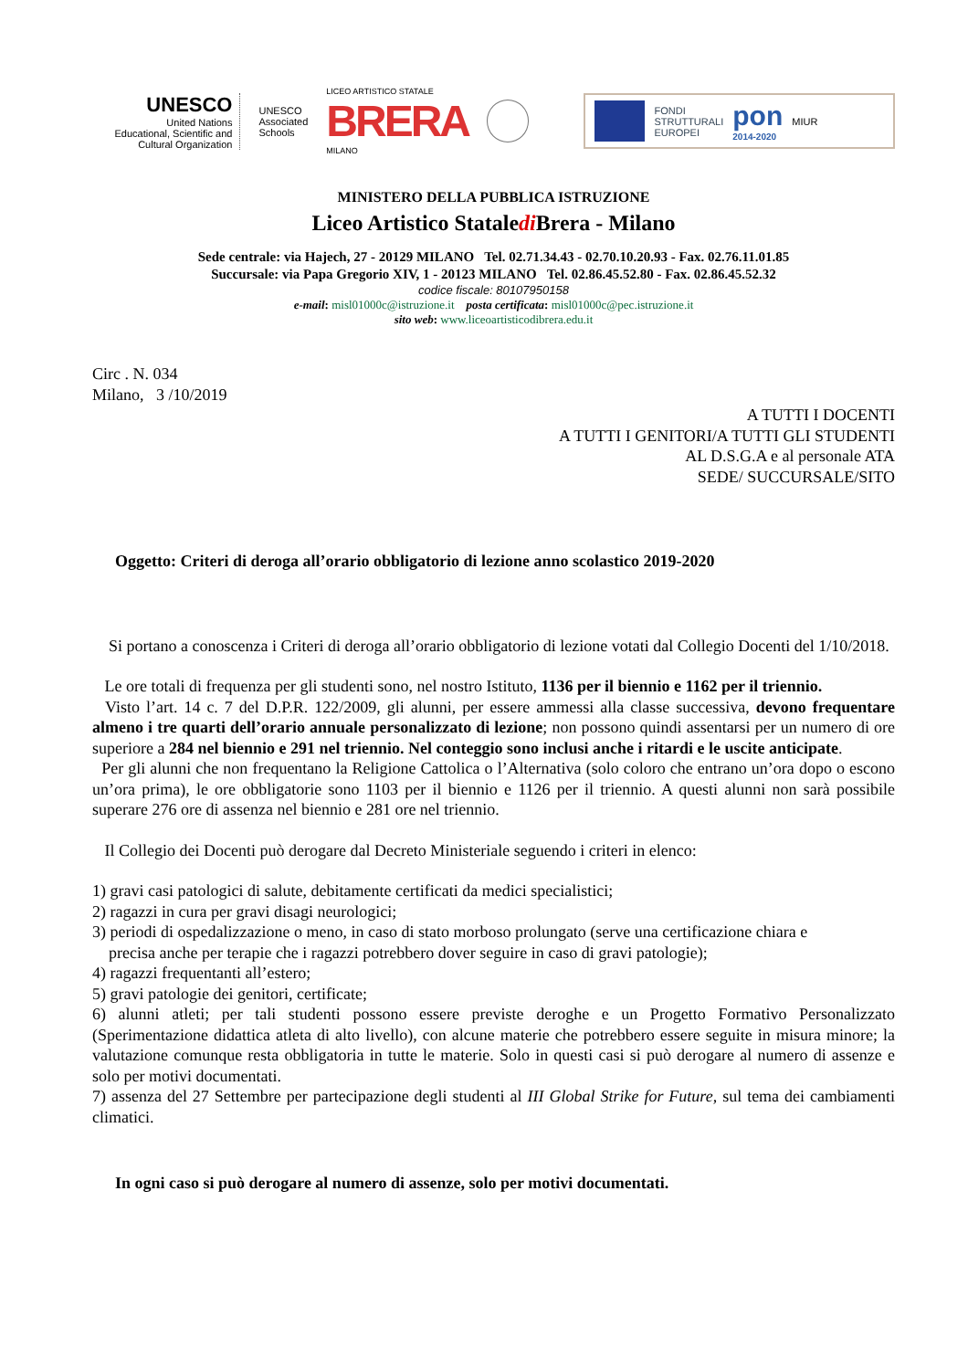UNESCO
United Nations
Educational, Scientific and
Cultural Organization
UNESCO
Associated
Schools
LICEO ARTISTICO STATALE
BRERA
MILANO
FONDI
STRUTTURALI
EUROPEI
pon
2014-2020
MIUR
MINISTERO DELLA PUBBLICA ISTRUZIONE
Liceo Artistico Stataledi Brera - Milano
Sede centrale: via Hajech, 27 - 20129 MILANO Tel. 02.71.34.43 - 02.70.10.20.93 - Fax. 02.76.11.01.85
Succursale: via Papa Gregorio XIV, 1 - 20123 MILANO Tel. 02.86.45.52.80 - Fax. 02.86.45.52.32
codice fiscale: 80107950158
e-mail: misl01000c@istruzione.it posta certificata: misl01000c@pec.istruzione.it
sito web: www.liceoartisticodibrera.edu.it
Circ . N. 034
Milano, 3 /10/2019
A TUTTI I DOCENTI
A TUTTI I GENITORI/A TUTTI GLI STUDENTI
AL D.S.G.A e al personale ATA
SEDE/ SUCCURSALE/SITO
Oggetto: Criteri di deroga all’orario obbligatorio di lezione anno scolastico 2019-2020
Si portano a conoscenza i Criteri di deroga all’orario obbligatorio di lezione votati dal Collegio Docenti del 1/10/2018.
Le ore totali di frequenza per gli studenti sono, nel nostro Istituto, 1136 per il biennio e 1162 per il triennio.
Visto l’art. 14 c. 7 del D.P.R. 122/2009, gli alunni, per essere ammessi alla classe successiva, devono frequentare almeno i tre quarti dell’orario annuale personalizzato di lezione; non possono quindi assentarsi per un numero di ore superiore a 284 nel biennio e 291 nel triennio. Nel conteggio sono inclusi anche i ritardi e le uscite anticipate.
Per gli alunni che non frequentano la Religione Cattolica o l’Alternativa (solo coloro che entrano un’ora dopo o escono un’ora prima), le ore obbligatorie sono 1103 per il biennio e 1126 per il triennio. A questi alunni non sarà possibile superare 276 ore di assenza nel biennio e 281 ore nel triennio.
Il Collegio dei Docenti può derogare dal Decreto Ministeriale seguendo i criteri in elenco:
1) gravi casi patologici di salute, debitamente certificati da medici specialistici;
2) ragazzi in cura per gravi disagi neurologici;
3) periodi di ospedalizzazione o meno, in caso di stato morboso prolungato (serve una certificazione chiara e
precisa anche per terapie che i ragazzi potrebbero dover seguire in caso di gravi patologie);
4) ragazzi frequentanti all’estero;
5) gravi patologie dei genitori, certificate;
6) alunni atleti; per tali studenti possono essere previste deroghe e un Progetto Formativo Personalizzato (Sperimentazione didattica atleta di alto livello), con alcune materie che potrebbero essere seguite in misura minore; la valutazione comunque resta obbligatoria in tutte le materie. Solo in questi casi si può derogare al numero di assenze e solo per motivi documentati.
7) assenza del 27 Settembre per partecipazione degli studenti al III Global Strike for Future, sul tema dei cambiamenti climatici.
In ogni caso si può derogare al numero di assenze, solo per motivi documentati.